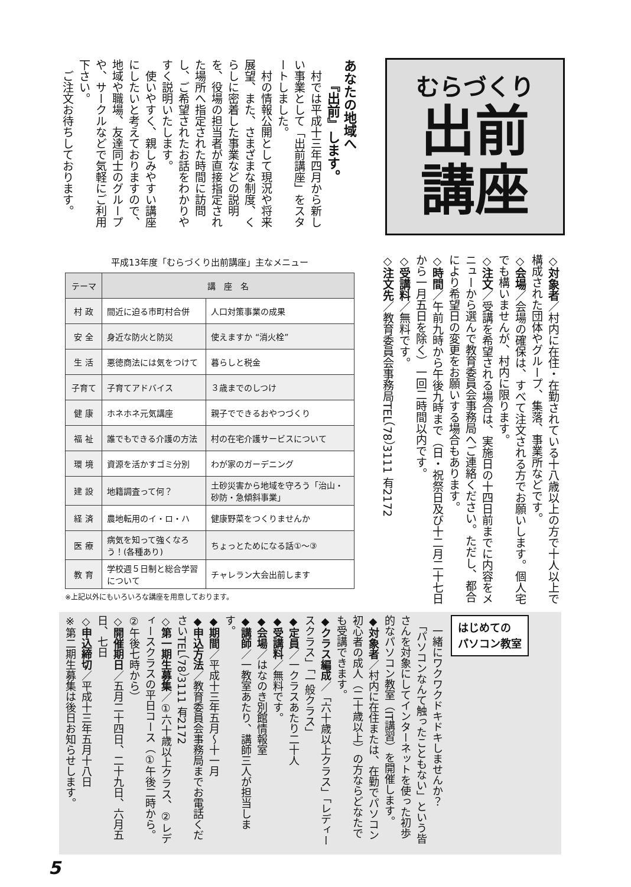むらづくり
出前
講座
あなたの地域へ
　　『出前』します。
　村では平成十三年四月から新しい事業として「出前講座」をスタートしました。
　村の情報公開として現況や将来展望、また、さまざまな制度、くらしに密着した事業などの説明を、役場の担当者が直接指定された場所へ指定された時間に訪問し、ご希望されたお話をわかりやすく説明いたします。
　使いやすく、親しみやすい講座にしたいと考えておりますので、地域や職場、友達同士のグループや、サークルなどで気軽にご利用下さい。
　ご注文お待ちしております。
◇対象者／村内に在住・在勤されている十八歳以上の方で十人以上で構成された団体やグループ、集落、事業所などです。
◇会場／会場の確保は、すべて注文される方でお願いします。個人宅でも構いませんが、村内に限ります。
◇注文／受講を希望される場合は、実施日の十四日前までに内容をメニューから選んで教育委員会事務局へご連絡ください。ただし、都合により希望日の変更をお願いする場合もあります。
◇時間／午前九時から午後九時まで（日・祝祭日及び十二月二十七日から一月五日を除く）一回二時間以内です。
◇受講料／無料です。
◇注文先／教育委員会事務局TEL（78）3111 有2172
平成13年度「むらづくり出前講座」主なメニュー
| テーマ | 講 座 名 | |
| --- | --- | --- |
| 村 政 | 間近に迫る市町村合併 | 人口対策事業の成果 |
| 安 全 | 身近な防火と防災 | 使えますか “消火栓” |
| 生 活 | 悪徳商法には気をつけて | 暮らしと税金 |
| 子育て | 子育てアドバイス | ３歳までのしつけ |
| 健 康 | ホネホネ元気講座 | 親子でできるおやつづくり |
| 福 祉 | 誰でもできる介護の方法 | 村の在宅介護サービスについて |
| 環 境 | 資源を活かすゴミ分別 | わが家のガーデニング |
| 建 設 | 地籍調査って何？ | 土砂災害から地域を守ろう「治山・砂防・急傾斜事業」 |
| 経 済 | 農地転用のイ・ロ・ハ | 健康野菜をつくりませんか |
| 医 療 | 病気を知って強くなろう！(各種あり) | ちょっとためになる話①～③ |
| 教 育 | 学校週５日制と総合学習について | チャレラン大会出前します |
※上記以外にもいろいろな講座を用意しております。
はじめての
パソコン教室
　一緒にワクワクドキドキしませんか？
　「パソコンなんて触ったこともない」という皆さんを対象にしてインターネットを使った初歩的なパソコン教室（IT講習）を開催します。
◆対象者／村内に在住または、在勤でパソコン初心者の成人（二十歳以上）の方ならどなたでも受講できます。
◆クラス編成／「六十歳以上クラス」「レディースクラス」「一般クラス」
◆定員／一クラスあたり二十人
◆受講料／無料です。
◆会場／はなのき別館情報室
◆講師／一教室あたり、講師三人が担当します。
◆期間／平成十三年五月～十一月
◆申込方法／教育委員会事務局までお電話くださいTEL（78）3111 有2172
◇第一期生募集／①六十歳以上クラス、②レディースクラスの平日コース（①午後二時から。②午後七時から）
◇開催期日／五月二十四日、二十九日、六月五日、七日
◇申込締切／平成十三年五月十八日
※第二期生募集は後日お知らせします。
5